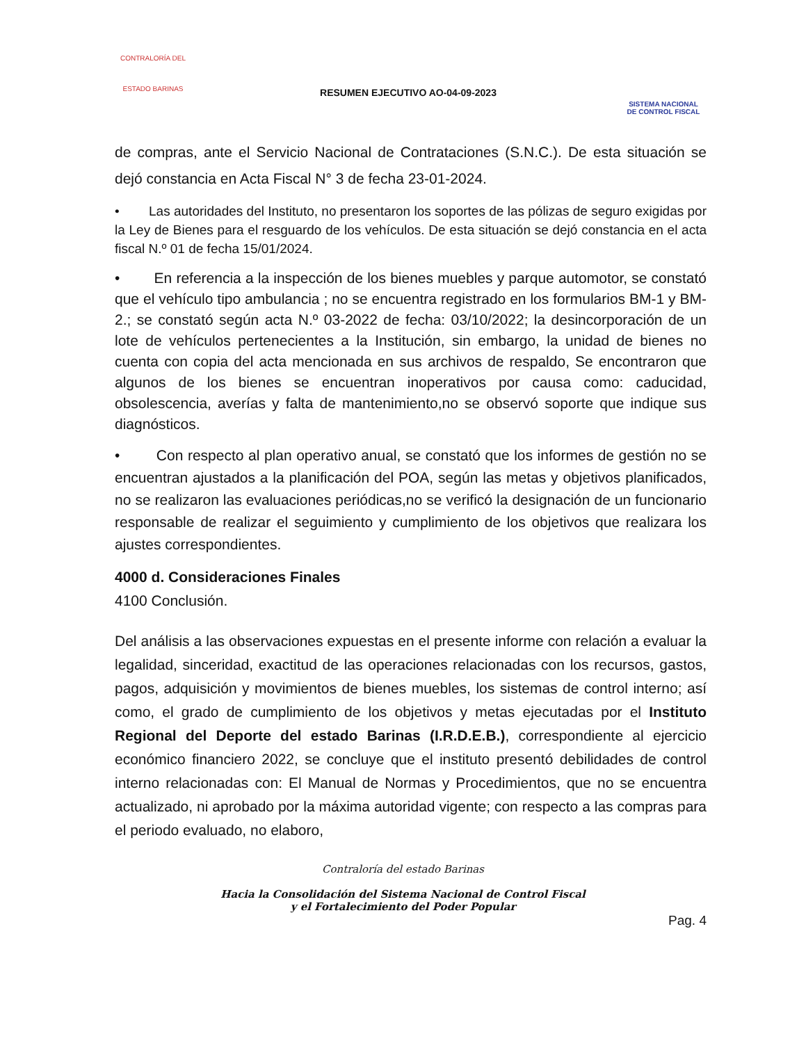CONTRALORÍA DEL
ESTADO BARINAS
RESUMEN EJECUTIVO AO-04-09-2023
SISTEMA NACIONAL
DE CONTROL FISCAL
de compras, ante el Servicio Nacional de Contrataciones (S.N.C.). De esta situación se dejó constancia en Acta Fiscal N° 3 de fecha 23-01-2024.
• Las autoridades del Instituto, no presentaron los soportes de las pólizas de seguro exigidas por la Ley de Bienes para el resguardo de los vehículos. De esta situación se dejó constancia en el acta fiscal N.º 01 de fecha 15/01/2024.
• En referencia a la inspección de los bienes muebles y parque automotor, se constató que el vehículo tipo ambulancia ; no se encuentra registrado en los formularios BM-1 y BM-2.; se constató según acta N.º 03-2022 de fecha: 03/10/2022; la desincorporación de un lote de vehículos pertenecientes a la Institución, sin embargo, la unidad de bienes no cuenta con copia del acta mencionada en sus archivos de respaldo, Se encontraron que algunos de los bienes se encuentran inoperativos por causa como: caducidad, obsolescencia, averías y falta de mantenimiento,no se observó soporte que indique sus diagnósticos.
• Con respecto al plan operativo anual, se constató que los informes de gestión no se encuentran ajustados a la planificación del POA, según las metas y objetivos planificados, no se realizaron las evaluaciones periódicas,no se verificó la designación de un funcionario responsable de realizar el seguimiento y cumplimiento de los objetivos que realizara los ajustes correspondientes.
4000 d. Consideraciones Finales
4100 Conclusión.
Del análisis a las observaciones expuestas en el presente informe con relación a evaluar la legalidad, sinceridad, exactitud de las operaciones relacionadas con los recursos, gastos, pagos, adquisición y movimientos de bienes muebles, los sistemas de control interno; así como, el grado de cumplimiento de los objetivos y metas ejecutadas por el Instituto Regional del Deporte del estado Barinas (I.R.D.E.B.), correspondiente al ejercicio económico financiero 2022, se concluye que el instituto presentó debilidades de control interno relacionadas con: El Manual de Normas y Procedimientos, que no se encuentra actualizado, ni aprobado por la máxima autoridad vigente; con respecto a las compras para el periodo evaluado, no elaboro,
Contraloría del estado Barinas
Hacia la Consolidación del Sistema Nacional de Control Fiscal
y el Fortalecimiento del Poder Popular
Pag. 4